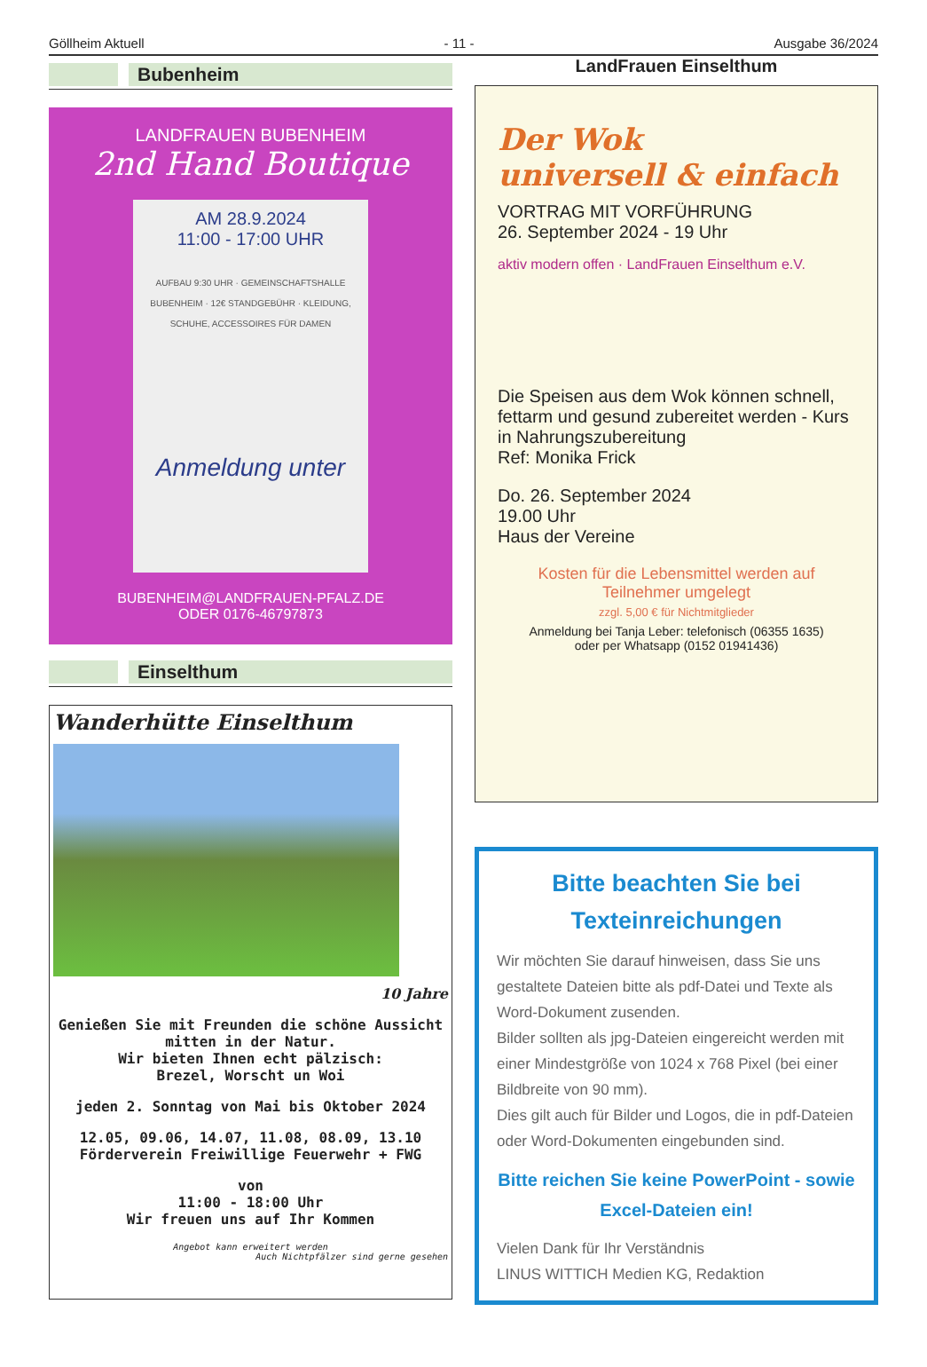Göllheim Aktuell - 11 - Ausgabe 36/2024
Bubenheim
LANDFRAUEN BUBENHEIM
2nd Hand Boutique
AM 28.9.2024
11:00 - 17:00 UHR
AUFBAU 9:30 UHR · GEMEINSCHAFTSHALLE BUBENHEIM · 12€ STANDGEBÜHR · KLEIDUNG, SCHUHE, ACCESSOIRES FÜR DAMEN
Anmeldung unter
BUBENHEIM@LANDFRAUEN-PFALZ.DE
ODER 0176-46797873
Einselthum
Wanderhütte Einselthum
10 Jahre
Genießen Sie mit Freunden die schöne Aussicht mitten in der Natur.
Wir bieten Ihnen echt pälzisch:
Brezel, Worscht un Woi
jeden 2. Sonntag von Mai bis Oktober 2024
12.05, 09.06, 14.07, 11.08, 08.09, 13.10
Förderverein Freiwillige Feuerwehr + FWG
von
11:00 - 18:00 Uhr
Wir freuen uns auf Ihr Kommen
Angebot kann erweitert werden
Auch Nichtpfälzer sind gerne gesehen
LandFrauen Einselthum
Der Wok
universell & einfach
VORTRAG MIT VORFÜHRUNG
26. September 2024 - 19 Uhr
aktiv modern offen · LandFrauen Einselthum e.V.
Die Speisen aus dem Wok können schnell, fettarm und gesund zubereitet werden - Kurs in Nahrungszubereitung
Ref: Monika Frick
Do. 26. September 2024
19.00 Uhr
Haus der Vereine
Kosten für die Lebensmittel werden auf Teilnehmer umgelegt
zzgl. 5,00 € für Nichtmitglieder
Anmeldung bei Tanja Leber: telefonisch (06355 1635)
oder per Whatsapp (0152 01941436)
Bitte beachten Sie bei Texteinreichungen
Wir möchten Sie darauf hinweisen, dass Sie uns gestaltete Dateien bitte als pdf-Datei und Texte als Word-Dokument zusenden.
Bilder sollten als jpg-Dateien eingereicht werden mit einer Mindestgröße von 1024 x 768 Pixel (bei einer Bildbreite von 90 mm).
Dies gilt auch für Bilder und Logos, die in pdf-Dateien oder Word-Dokumenten eingebunden sind.
Bitte reichen Sie keine PowerPoint - sowie Excel-Dateien ein!
Vielen Dank für Ihr Verständnis
LINUS WITTICH Medien KG, Redaktion